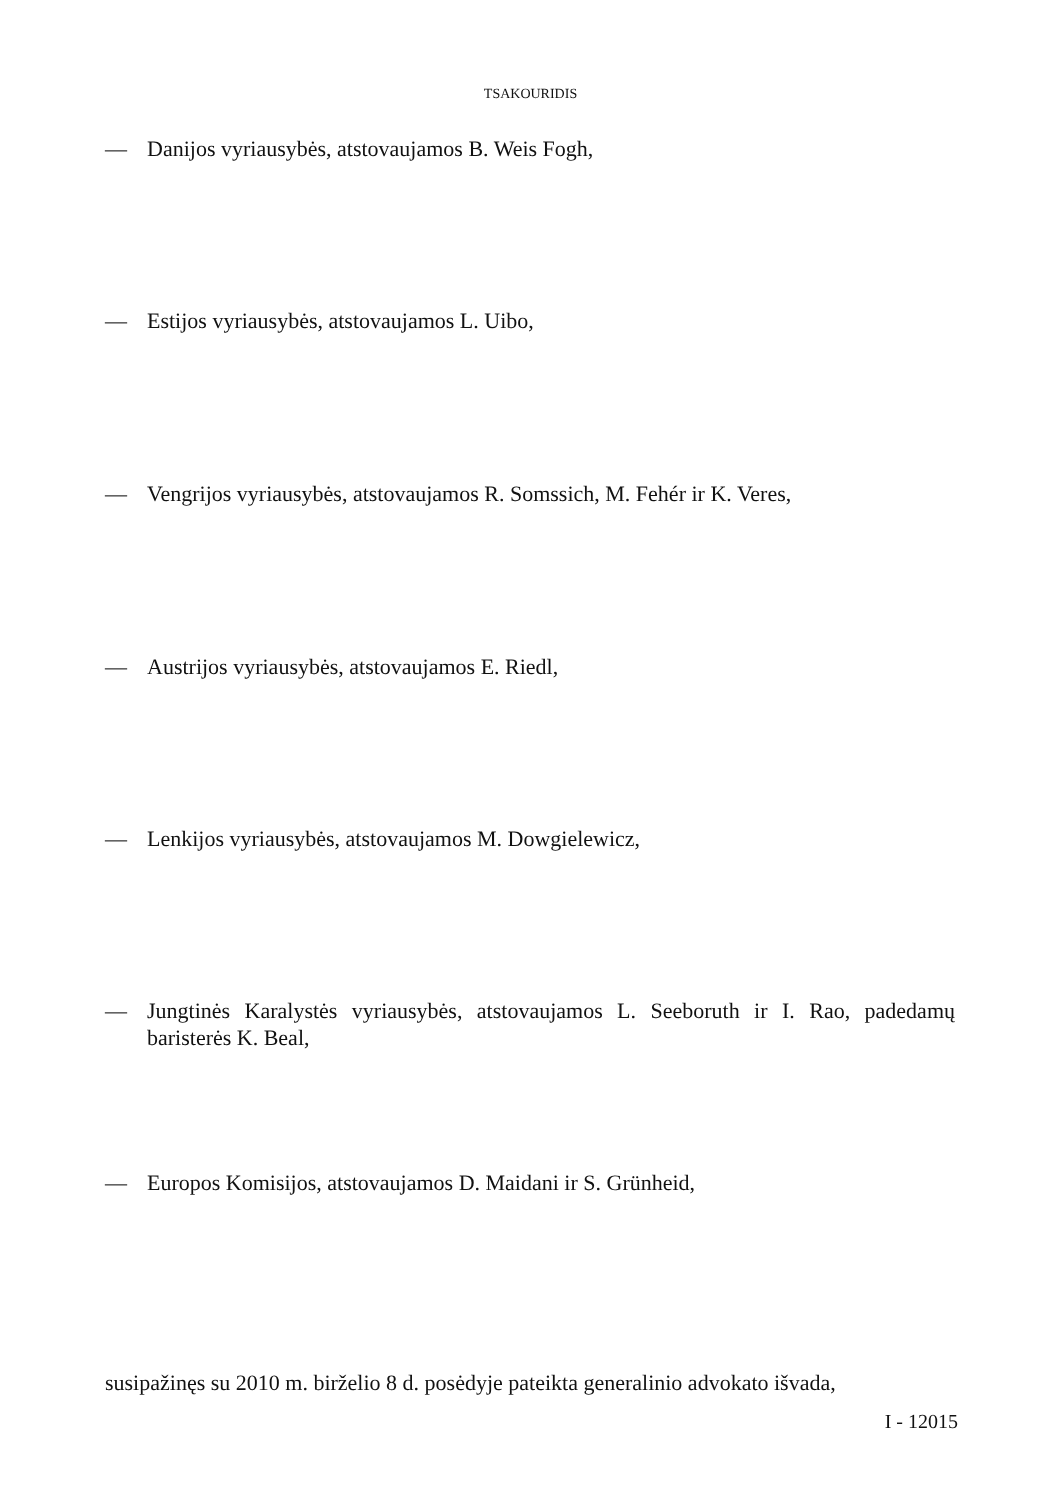TSAKOURIDIS
— Danijos vyriausybės, atstovaujamos B. Weis Fogh,
— Estijos vyriausybės, atstovaujamos L. Uibo,
— Vengrijos vyriausybės, atstovaujamos R. Somssich, M. Fehér ir K. Veres,
— Austrijos vyriausybės, atstovaujamos E. Riedl,
— Lenkijos vyriausybės, atstovaujamos M. Dowgielewicz,
— Jungtinės Karalystės vyriausybės, atstovaujamos L. Seeboruth ir I. Rao, padedamų baristerės K. Beal,
— Europos Komisijos, atstovaujamos D. Maidani ir S. Grünheid,
susipažinęs su 2010 m. birželio 8 d. posėdyje pateikta generalinio advokato išvada,
I - 12015